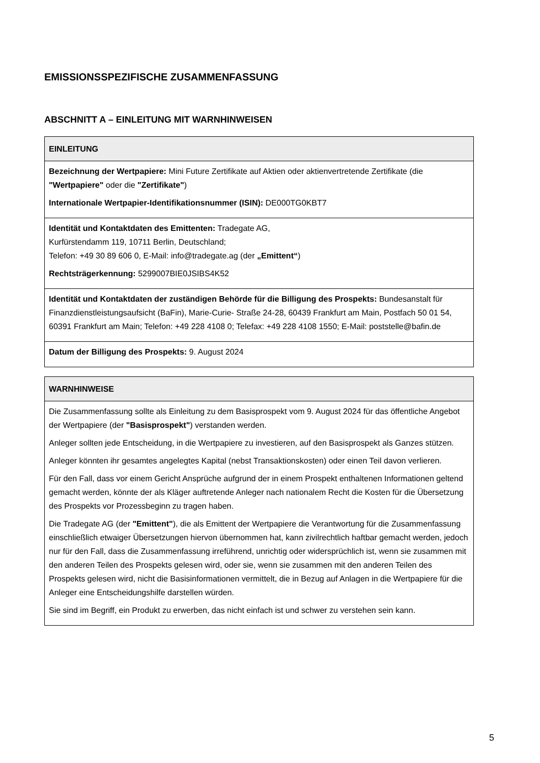EMISSIONSSPEZIFISCHE ZUSAMMENFASSUNG
ABSCHNITT A – EINLEITUNG MIT WARNHINWEISEN
| EINLEITUNG |
| --- |
| Bezeichnung der Wertpapiere: Mini Future Zertifikate auf Aktien oder aktienvertretende Zertifikate (die "Wertpapiere" oder die "Zertifikate" ) Internationale Wertpapier-Identifikationsnummer (ISIN): DE000TG0KBT7 |
| Identität und Kontaktdaten des Emittenten: Tradegate AG, Kurfürstendamm 119, 10711 Berlin, Deutschland; Telefon: +49 30 89 606 0, E-Mail: info@tradegate.ag (der „Emittent“ ) Rechtsträgerkennung: 5299007BIE0JSIBS4K52 |
| Identität und Kontaktdaten der zuständigen Behörde für die Billigung des Prospekts: Bundesanstalt für Finanzdienstleistungsaufsicht (BaFin), Marie-Curie- Straße 24-28, 60439 Frankfurt am Main, Postfach 50 01 54, 60391 Frankfurt am Main; Telefon: +49 228 4108 0; Telefax: +49 228 4108 1550; E-Mail: poststelle@bafin.de |
| Datum der Billigung des Prospekts: 9. August 2024 |
| WARNHINWEISE |
| --- |
| Die Zusammenfassung sollte als Einleitung zu dem Basisprospekt vom 9. August 2024 für das öffentliche Angebot der Wertpapiere (der "Basisprospekt" ) verstanden werden. Anleger sollten jede Entscheidung, in die Wertpapiere zu investieren, auf den Basisprospekt als Ganzes stützen. Anleger könnten ihr gesamtes angelegtes Kapital (nebst Transaktionskosten) oder einen Teil davon verlieren. Für den Fall, dass vor einem Gericht Ansprüche aufgrund der in einem Prospekt enthaltenen Informationen geltend gemacht werden, könnte der als Kläger auftretende Anleger nach nationalem Recht die Kosten für die Übersetzung des Prospekts vor Prozessbeginn zu tragen haben. Die Tradegate AG (der "Emittent" ), die als Emittent der Wertpapiere die Verantwortung für die Zusammenfassung einschließlich etwaiger Übersetzungen hiervon übernommen hat, kann zivilrechtlich haftbar gemacht werden, jedoch nur für den Fall, dass die Zusammenfassung irreführend, unrichtig oder widersprüchlich ist, wenn sie zusammen mit den anderen Teilen des Prospekts gelesen wird, oder sie, wenn sie zusammen mit den anderen Teilen des Prospekts gelesen wird, nicht die Basisinformationen vermittelt, die in Bezug auf Anlagen in die Wertpapiere für die Anleger eine Entscheidungshilfe darstellen würden. Sie sind im Begriff, ein Produkt zu erwerben, das nicht einfach ist und schwer zu verstehen sein kann. |
5